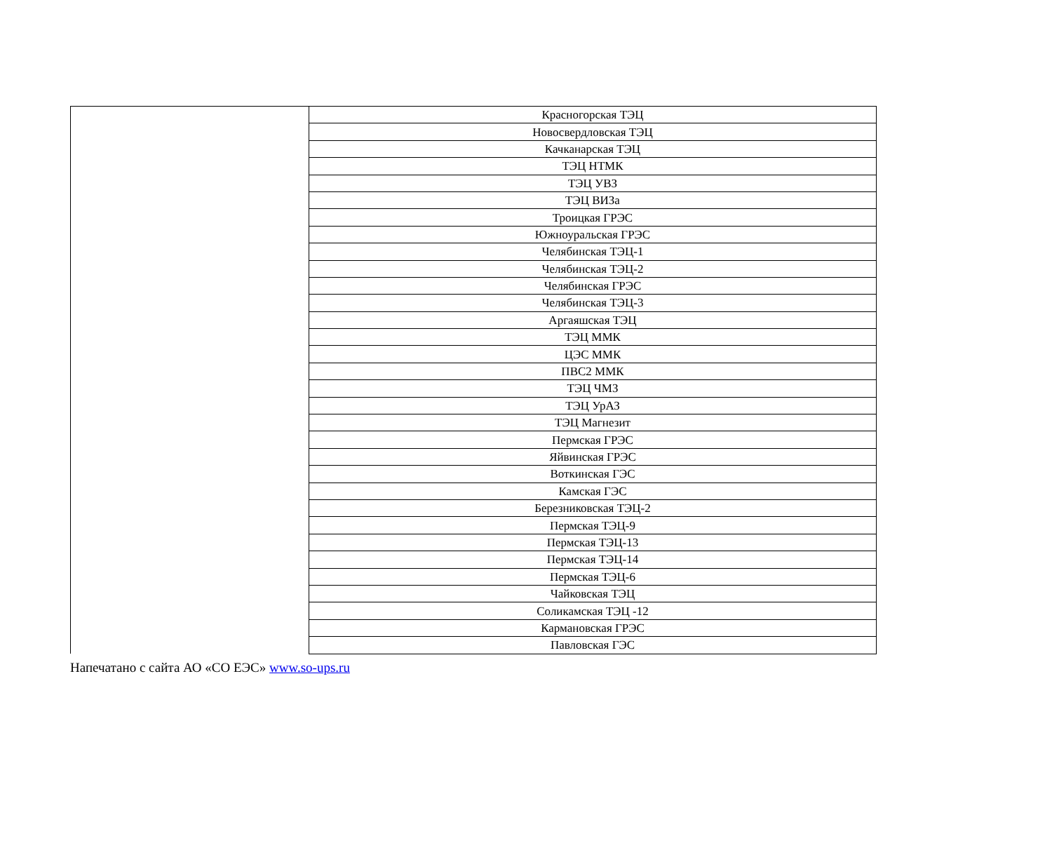| | Красногорская ТЭЦ |
| | Новосвердловская ТЭЦ |
| | Качканарская ТЭЦ |
| | ТЭЦ НТМК |
| | ТЭЦ УВЗ |
| | ТЭЦ ВИЗа |
| | Троицкая ГРЭС |
| | Южноуральская ГРЭС |
| | Челябинская ТЭЦ-1 |
| | Челябинская ТЭЦ-2 |
| | Челябинская ГРЭС |
| | Челябинская ТЭЦ-3 |
| | Аргаяшская ТЭЦ |
| | ТЭЦ ММК |
| | ЦЭС ММК |
| | ПВС2 ММК |
| | ТЭЦ ЧМЗ |
| | ТЭЦ УрАЗ |
| | ТЭЦ Магнезит |
| | Пермская ГРЭС |
| | Яйвинская ГРЭС |
| | Воткинская ГЭС |
| | Камская ГЭС |
| | Березниковская ТЭЦ-2 |
| | Пермская ТЭЦ-9 |
| | Пермская ТЭЦ-13 |
| | Пермская ТЭЦ-14 |
| | Пермская ТЭЦ-6 |
| | Чайковская ТЭЦ |
| | Соликамская ТЭЦ -12 |
| | Кармановская ГРЭС |
| | Павловская ГЭС |
Напечатано с сайта АО «СО ЕЭС» www.so-ups.ru